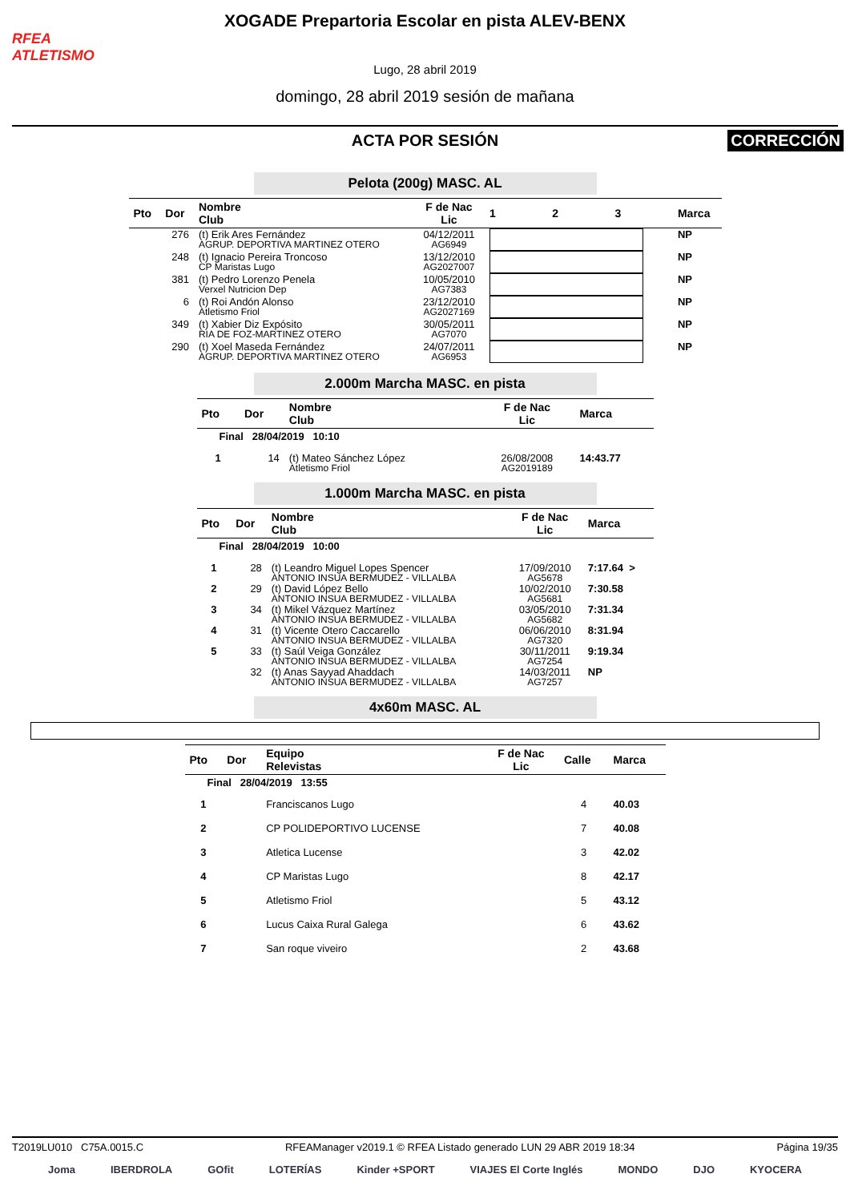RFEA
ATLETISMO
XOGADE Prepartoria Escolar en pista ALEV-BENX
Lugo, 28 abril 2019
domingo, 28 abril 2019 sesión de mañana
ACTA POR SESIÓN
CORRECCIÓN
Pelota (200g) MASC. AL
| Pto | Dor | Nombre Club | F de Nac Lic | 1 | 2 | 3 | Marca |
| --- | --- | --- | --- | --- | --- | --- | --- |
| | 276 | (t) Erik Ares Fernández AGRUP. DEPORTIVA MARTINEZ OTERO | 04/12/2011 AG6949 | | | | NP |
| | 248 | (t) Ignacio Pereira Troncoso CP Maristas Lugo | 13/12/2010 AG2027007 | | | | NP |
| | 381 | (t) Pedro Lorenzo Penela Verxel Nutricion Dep | 10/05/2010 AG7383 | | | | NP |
| | 6 | (t) Roi Andón Alonso Atletismo Friol | 23/12/2010 AG2027169 | | | | NP |
| | 349 | (t) Xabier Diz Expósito RIA DE FOZ-MARTINEZ OTERO | 30/05/2011 AG7070 | | | | NP |
| | 290 | (t) Xoel Maseda Fernández AGRUP. DEPORTIVA MARTINEZ OTERO | 24/07/2011 AG6953 | | | | NP |
2.000m Marcha MASC. en pista
| Pto | Dor | Nombre Club | F de Nac Lic | Marca |
| --- | --- | --- | --- | --- |
| Final 28/04/2019 10:10 | | | | |
| 1 | 14 | (t) Mateo Sánchez López Atletismo Friol | 26/08/2008 AG2019189 | 14:43.77 |
1.000m Marcha MASC. en pista
| Pto | Dor | Nombre Club | F de Nac Lic | Marca |
| --- | --- | --- | --- | --- |
| Final 28/04/2019 10:00 | | | | |
| 1 | 28 | (t) Leandro Miguel Lopes Spencer ANTONIO INSUA BERMUDEZ - VILLALBA | 17/09/2010 AG5678 | 7:17.64 > |
| 2 | 29 | (t) David López Bello ANTONIO INSUA BERMUDEZ - VILLALBA | 10/02/2010 AG5681 | 7:30.58 |
| 3 | 34 | (t) Mikel Vázquez Martínez ANTONIO INSUA BERMUDEZ - VILLALBA | 03/05/2010 AG5682 | 7:31.34 |
| 4 | 31 | (t) Vicente Otero Caccarello ANTONIO INSUA BERMUDEZ - VILLALBA | 06/06/2010 AG7320 | 8:31.94 |
| 5 | 33 | (t) Saúl Veiga González ANTONIO INSUA BERMUDEZ - VILLALBA | 30/11/2011 AG7254 | 9:19.34 |
| | 32 | (t) Anas Sayyad Ahaddach ANTONIO INSUA BERMUDEZ - VILLALBA | 14/03/2011 AG7257 | NP |
4x60m MASC. AL
| Pto | Dor | Equipo Relevistas | F de Nac Lic | Calle | Marca |
| --- | --- | --- | --- | --- | --- |
| Final 28/04/2019 13:55 | | | | | |
| 1 | | Franciscanos Lugo | | 4 | 40.03 |
| 2 | | CP POLIDEPORTIVO LUCENSE | | 7 | 40.08 |
| 3 | | Atletica Lucense | | 3 | 42.02 |
| 4 | | CP Maristas Lugo | | 8 | 42.17 |
| 5 | | Atletismo Friol | | 5 | 43.12 |
| 6 | | Lucus Caixa Rural Galega | | 6 | 43.62 |
| 7 | | San roque viveiro | | 2 | 43.68 |
T2019LU010 C75A.0015.C RFEAManager v2019.1 © RFEA Listado generado LUN 29 ABR 2019 18:34 Página 19/35
Joma IBERDROLA GOfit LOTERÍAS Kinder +SPORT VIAJES El Corte Inglés MONDO DJO KYOCERA